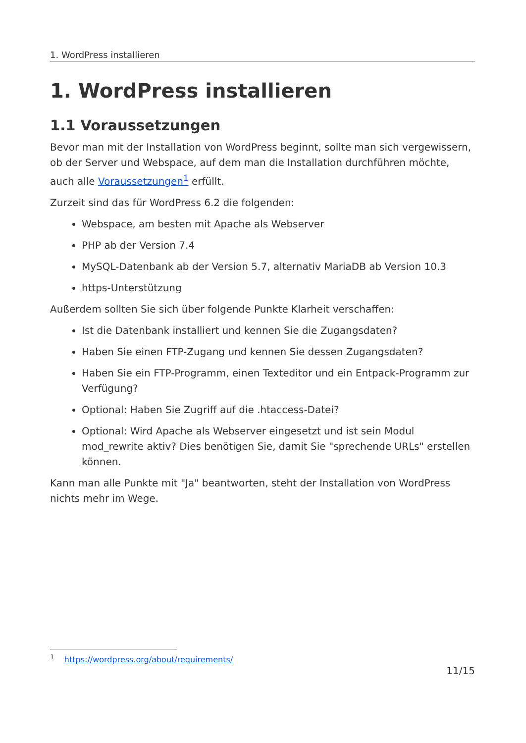1. WordPress installieren
1. WordPress installieren
1.1 Voraussetzungen
Bevor man mit der Installation von WordPress beginnt, sollte man sich vergewissern, ob der Server und Webspace, auf dem man die Installation durchführen möchte, auch alle Voraussetzungen<sup>1</sup> erfüllt.
Zurzeit sind das für WordPress 6.2 die folgenden:
Webspace, am besten mit Apache als Webserver
PHP ab der Version 7.4
MySQL-Datenbank ab der Version 5.7, alternativ MariaDB ab Version 10.3
https-Unterstützung
Außerdem sollten Sie sich über folgende Punkte Klarheit verschaffen:
Ist die Datenbank installiert und kennen Sie die Zugangsdaten?
Haben Sie einen FTP-Zugang und kennen Sie dessen Zugangsdaten?
Haben Sie ein FTP-Programm, einen Texteditor und ein Entpack-Programm zur Verfügung?
Optional: Haben Sie Zugriff auf die .htaccess-Datei?
Optional: Wird Apache als Webserver eingesetzt und ist sein Modul mod_rewrite aktiv? Dies benötigen Sie, damit Sie "sprechende URLs" erstellen können.
Kann man alle Punkte mit "Ja" beantworten, steht der Installation von WordPress nichts mehr im Wege.
<sup>1</sup> https://wordpress.org/about/requirements/
11/15